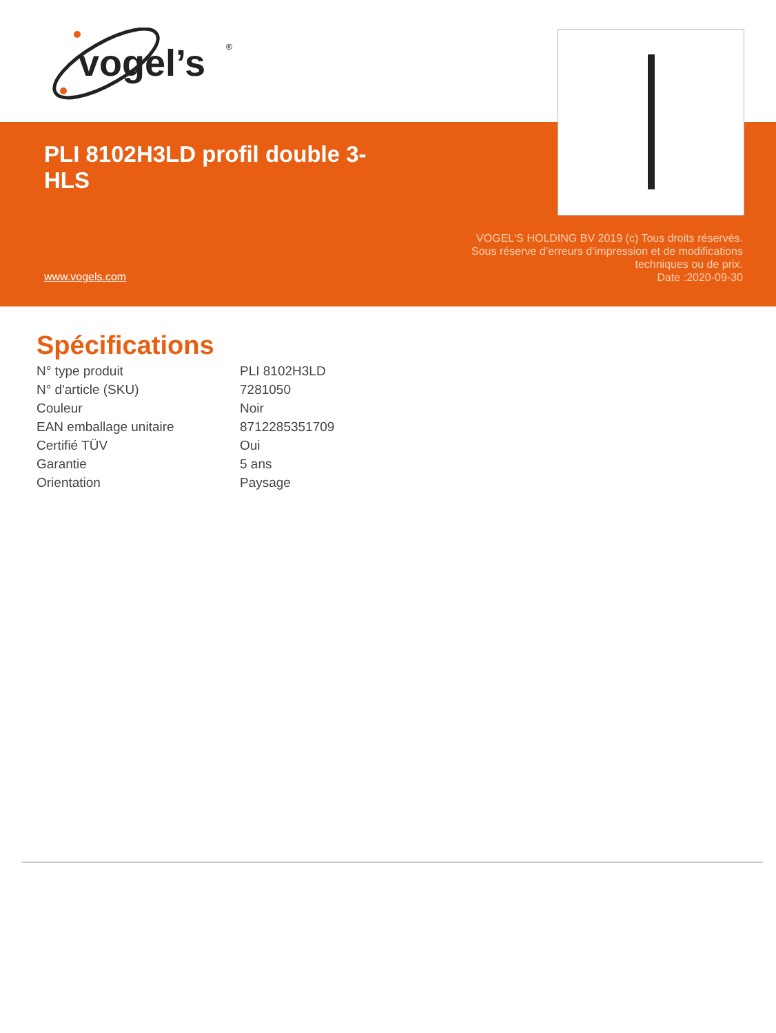vogel’s
®
PLI 8102H3LD profil double 3-HLS
www.vogels.com
VOGEL'S HOLDING BV 2019 (c) Tous droits réservés.
Sous réserve d’erreurs d’impression et de modifications
techniques ou de prix.
Date :2020-09-30
Spécifications
| N° type produit | PLI 8102H3LD |
| N° d'article (SKU) | 7281050 |
| Couleur | Noir |
| EAN emballage unitaire | 8712285351709 |
| Certifié TÜV | Oui |
| Garantie | 5 ans |
| Orientation | Paysage |